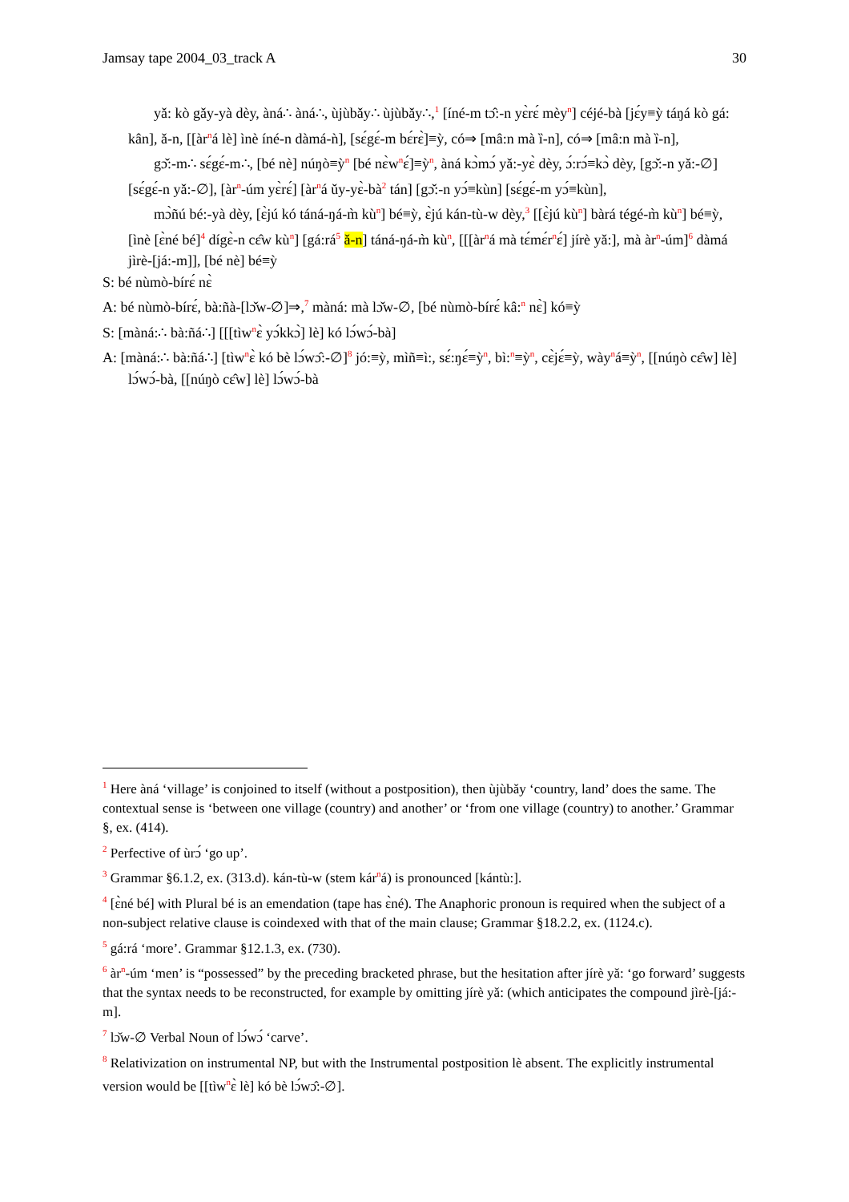Jamsay tape 2004_03_track A 30
yǎ: kò gǎy-yà dèy, àná∴ àná∴, ùjùbǎy∴ ùjùbǎy∴,<sup>1</sup> [íné-m tɔ̂:-n yɛ̀rɛ́ mèy<sup>n</sup>] céjé-bà [jɛ́y≡ỳ táŋá kò gá: kân], ǎ-n, [[àr<sup>n</sup>á lè] ìnè íné-n dàmá-ǹ], [sɛ́gɛ́-m bɛ́rɛ̀]≡ỳ, có⇒ [mâ:n mà ȉ-n], có⇒ [mâ:n mà ȉ-n],
gɔ̌:-m∴ sɛ́gɛ́-m∴, [bé nè] núŋò≡ỳ<sup>n</sup> [bé nɛ̀w<sup>n</sup>ɛ́]≡ỳ<sup>n</sup>, àná kɔ̀mɔ́ yǎ:-yɛ̀ dèy, ɔ́:rɔ́≡kɔ̀ dèy, [gɔ̌:-n yǎ:-∅] [sɛ́gɛ́-n yǎ:-∅], [àr<sup>n</sup>-úm yɛ̀rɛ́] [àr<sup>n</sup>á ǔy-yɛ̀-bà<sup>2</sup> tán] [gɔ̌:-n yɔ́≡kùn] [sɛ́gɛ́-m yɔ́≡kùn],
mɔ̀ñú bé:-yà dèy, [ɛ̀jú kó táná-ŋá-m̀ kù<sup>n</sup>] bé≡ỳ, ɛ̀jú kán-tù-w dèy,<sup>3</sup> [[ɛ̀jú kù<sup>n</sup>] bàrá tégé-m̀ kù<sup>n</sup>] bé≡ỳ, [ìnè [ɛ̀né bé]<sup>4</sup> dígɛ̀-n cɛ̂w kù<sup>n</sup>] [gá:rá<sup>5</sup> ǎ-n] táná-ŋá-m̀ kù<sup>n</sup>, [[[àr<sup>n</sup>á mà tɛ́mɛ́r<sup>n</sup>ɛ́] jírè yǎ:], mà àr<sup>n</sup>-úm]<sup>6</sup> dàmá jìrè-[já:-m]], [bé nè] bé≡ỳ
S: bé nùmò-bírɛ́ nɛ̀
A: bé nùmò-bírɛ́, bà:ñà-[lɔ̌w-∅]⇒,<sup>7</sup> màná: mà lɔ̌w-∅, [bé nùmò-bírɛ́ kâ:<sup>n</sup> nɛ̀] kó≡ỳ
S: [màná:∴ bà:ñá∴] [[[tìw<sup>n</sup>ɛ̀ yɔ́kkɔ̀] lè] kó lɔ́wɔ́-bà]
A: [màná:∴ bà:ñá∴] [tìw<sup>n</sup>ɛ̀ kó bè lɔ́wɔ̂:-∅]<sup>8</sup> jó:≡ỳ, mìñ≡ì:, sɛ́:ŋɛ́≡ỳ<sup>n</sup>, bì:<sup>n</sup>≡ỳ<sup>n</sup>, cɛ̀jɛ́≡ỳ, wày<sup>n</sup>á≡ỳ<sup>n</sup>, [[núŋò cɛ̂w] lè] lɔ́wɔ́-bà, [[núŋò cɛ̂w] lè] lɔ́wɔ́-bà
<sup>1</sup> Here àná ‘village’ is conjoined to itself (without a postposition), then ùjùbǎy ‘country, land’ does the same. The contextual sense is ‘between one village (country) and another’ or ‘from one village (country) to another.’ Grammar §, ex. (414).
<sup>2</sup> Perfective of ùrɔ́ ‘go up’.
<sup>3</sup> Grammar §6.1.2, ex. (313.d). kán-tù-w (stem kár<sup>n</sup>á) is pronounced [kántù:].
<sup>4</sup> [ɛ̀né bé] with Plural bé is an emendation (tape has ɛ̀né). The Anaphoric pronoun is required when the subject of a non-subject relative clause is coindexed with that of the main clause; Grammar §18.2.2, ex. (1124.c).
<sup>5</sup> gá:rá ‘more’. Grammar §12.1.3, ex. (730).
<sup>6</sup> àr<sup>n</sup>-úm ‘men’ is “possessed” by the preceding bracketed phrase, but the hesitation after jírè yǎ: ‘go forward’ suggests that the syntax needs to be reconstructed, for example by omitting jírè yǎ: (which anticipates the compound jìrè-[já:-m].
<sup>7</sup> lɔ̌w-∅ Verbal Noun of lɔ́wɔ́ ‘carve’.
<sup>8</sup> Relativization on instrumental NP, but with the Instrumental postposition lè absent. The explicitly instrumental version would be [[tìw<sup>n</sup>ɛ̀ lè] kó bè lɔ́wɔ̂:-∅].